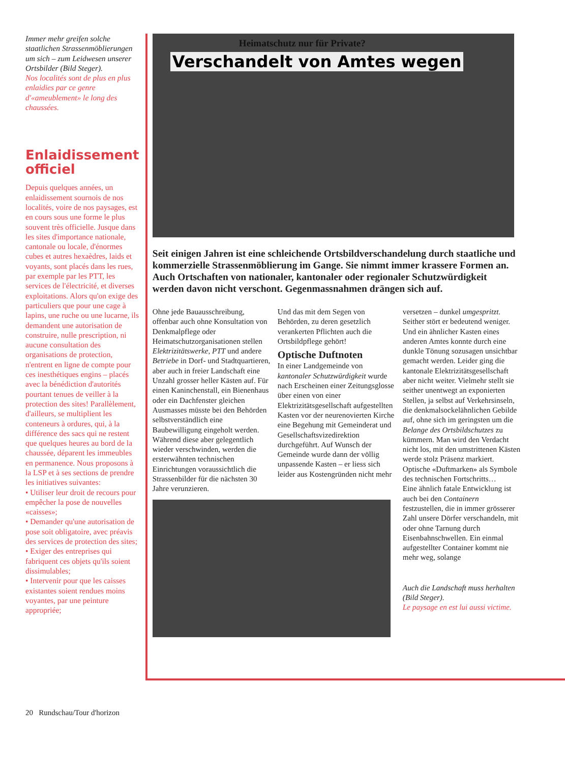Immer mehr greifen solche staatlichen Strassenmöblierungen um sich – zum Leidwesen unserer Ortsbilder (Bild Steger).
Nos localités sont de plus en plus enlaidies par ce genre d'«ameublement» le long des chaussées.
Enlaidissement officiel
Depuis quelques années, un enlaidissement sournois de nos localités, voire de nos paysages, est en cours sous une forme le plus souvent très officielle. Jusque dans les sites d'importance nationale, cantonale ou locale, d'énormes cubes et autres hexaèdres, laids et voyants, sont placés dans les rues, par exemple par les PTT, les services de l'électricité, et diverses exploitations. Alors qu'on exige des particuliers que pour une cage à lapins, une ruche ou une lucarne, ils demandent une autorisation de construire, nulle prescription, ni aucune consultation des organisations de protection, n'entrent en ligne de compte pour ces inesthétiques engins – placés avec la bénédiction d'autorités pourtant tenues de veiller à la protection des sites! Parallèlement, d'ailleurs, se multiplient les conteneurs à ordures, qui, à la différence des sacs qui ne restent que quelques heures au bord de la chaussée, déparent les immeubles en permanence. Nous proposons à la LSP et à ses sections de prendre les initiatives suivantes:
• Utiliser leur droit de recours pour empêcher la pose de nouvelles «caisses»;
• Demander qu'une autorisation de pose soit obligatoire, avec préavis des services de protection des sites;
• Exiger des entreprises qui fabriquent ces objets qu'ils soient dissimulables;
• Intervenir pour que les caisses existantes soient rendues moins voyantes, par une peinture appropriée;
Heimatschutz nur für Private?
Verschandelt von Amtes wegen
Seit einigen Jahren ist eine schleichende Ortsbildverschandelung durch staatliche und kommerzielle Strassenmöblierung im Gange. Sie nimmt immer krassere Formen an. Auch Ortschaften von nationaler, kantonaler oder regionaler Schutzwürdigkeit werden davon nicht verschont. Gegenmassnahmen drängen sich auf.
Ohne jede Bauausschreibung, offenbar auch ohne Konsultation von Denkmalpflege oder Heimatschutzorganisationen stellen Elektrizitätswerke, PTT und andere Betriebe in Dorf- und Stadtquartieren, aber auch in freier Landschaft eine Unzahl grosser heller Kästen auf. Für einen Kaninchenstall, ein Bienenhaus oder ein Dachfenster gleichen Ausmasses müsste bei den Behörden selbstverständlich eine Baubewilligung eingeholt werden. Während diese aber gelegentlich wieder verschwinden, werden die ersterwähnten technischen Einrichtungen voraussichtlich die Strassenbilder für die nächsten 30 Jahre verunzieren.
Und das mit dem Segen von Behörden, zu deren gesetzlich verankerten Pflichten auch die Ortsbildpflege gehört!
Optische Duftnoten
In einer Landgemeinde von kantonaler Schutzwürdigkeit wurde nach Erscheinen einer Zeitungsglosse über einen von einer Elektrizitätsgesellschaft aufgestellten Kasten vor der neurenovierten Kirche eine Begehung mit Gemeinderat und Gesellschaftsvizedirektion durchgeführt. Auf Wunsch der Gemeinde wurde dann der völlig unpassende Kasten – er liess sich leider aus Kostengründen nicht mehr
versetzen – dunkel umgespritzt. Seither stört er bedeutend weniger. Und ein ähnlicher Kasten eines anderen Amtes konnte durch eine dunkle Tönung sozusagen unsichtbar gemacht werden. Leider ging die kantonale Elektrizitätsgesellschaft aber nicht weiter. Vielmehr stellt sie seither unentwegt an exponierten Stellen, ja selbst auf Verkehrsinseln, die denkmalsockelähnlichen Gebilde auf, ohne sich im geringsten um die Belange des Ortsbildschutzes zu kümmern. Man wird den Verdacht nicht los, mit den umstrittenen Kästen werde stolz Präsenz markiert. Optische «Duftmarken» als Symbole des technischen Fortschritts…
Eine ähnlich fatale Entwicklung ist auch bei den Containern festzustellen, die in immer grösserer Zahl unsere Dörfer verschandeln, mit oder ohne Tarnung durch Eisenbahnschwellen. Ein einmal aufgestellter Container kommt nie mehr weg, solange
Auch die Landschaft muss herhalten (Bild Steger).
Le paysage en est lui aussi victime.
20 Rundschau/Tour d'horizon